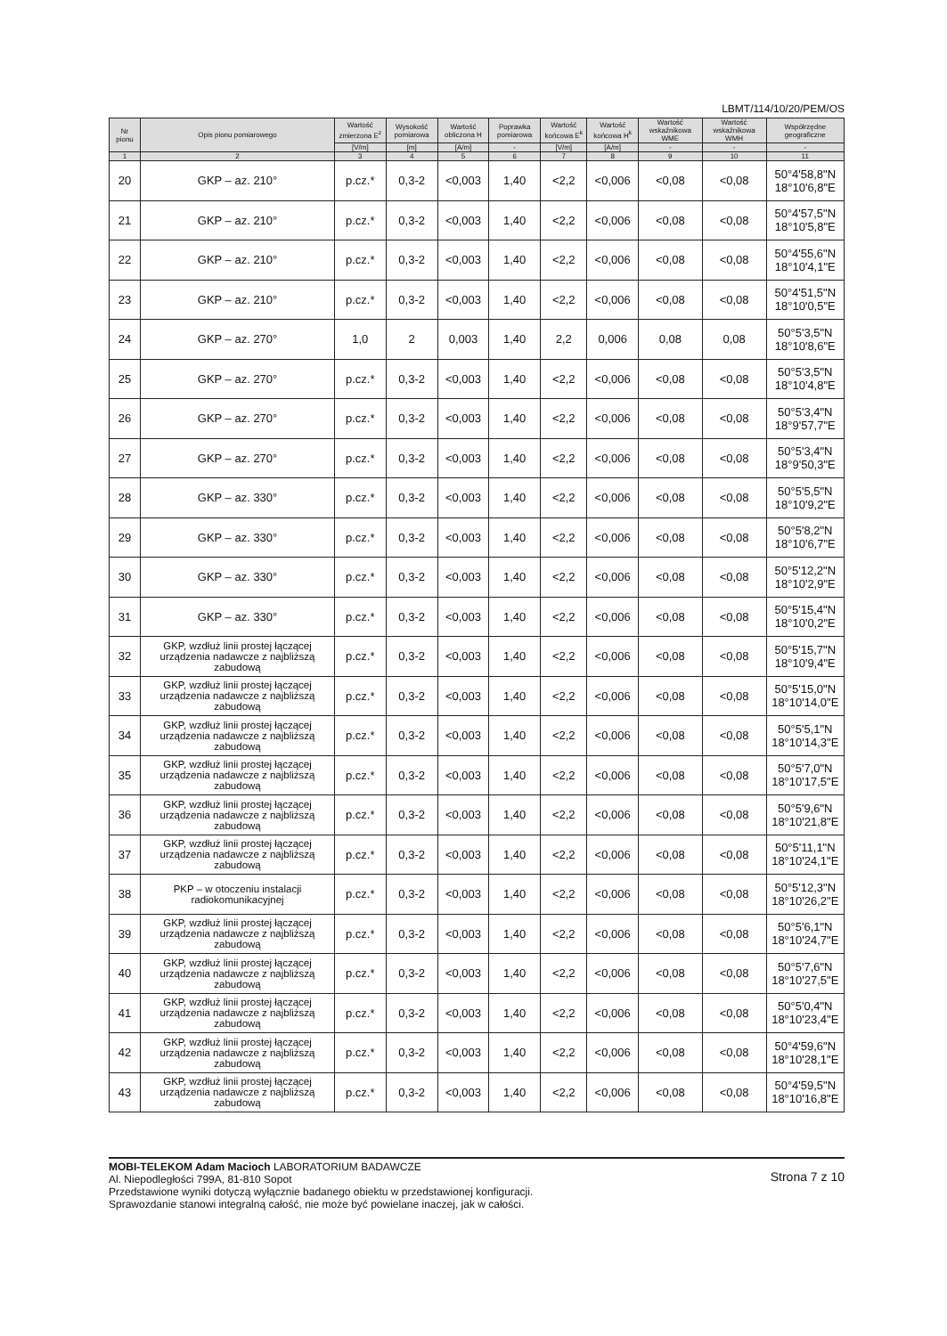LBMT/114/10/20/PEM/OS
| Nr pionu | Opis pionu pomiarowego | Wartość zmierzona E<sup>z</sup> | Wysokość pomiarowa | Wartość obliczona H | Poprawka pomiarowa | Wartość końcowa E<sup>k</sup> | Wartość końcowa H<sup>k</sup> | Wartość wskaźnikowa WME | Wartość wskaźnikowa WMH | Współrzędne geograficzne |
| --- | --- | --- | --- | --- | --- | --- | --- | --- | --- | --- |
| | | [V/m] | [m] | [A/m] | - | [V/m] | [A/m] | - | - | - |
| 1 | 2 | 3 | 4 | 5 | 6 | 7 | 8 | 9 | 10 | 11 |
| 20 | GKP – az. 210° | p.cz.* | 0,3-2 | <0,003 | 1,40 | <2,2 | <0,006 | <0,08 | <0,08 | 50°4'58,8"N 18°10'6,8"E |
| 21 | GKP – az. 210° | p.cz.* | 0,3-2 | <0,003 | 1,40 | <2,2 | <0,006 | <0,08 | <0,08 | 50°4'57,5"N 18°10'5,8"E |
| 22 | GKP – az. 210° | p.cz.* | 0,3-2 | <0,003 | 1,40 | <2,2 | <0,006 | <0,08 | <0,08 | 50°4'55,6"N 18°10'4,1"E |
| 23 | GKP – az. 210° | p.cz.* | 0,3-2 | <0,003 | 1,40 | <2,2 | <0,006 | <0,08 | <0,08 | 50°4'51,5"N 18°10'0,5"E |
| 24 | GKP – az. 270° | 1,0 | 2 | 0,003 | 1,40 | 2,2 | 0,006 | 0,08 | 0,08 | 50°5'3,5"N 18°10'8,6"E |
| 25 | GKP – az. 270° | p.cz.* | 0,3-2 | <0,003 | 1,40 | <2,2 | <0,006 | <0,08 | <0,08 | 50°5'3,5"N 18°10'4,8"E |
| 26 | GKP – az. 270° | p.cz.* | 0,3-2 | <0,003 | 1,40 | <2,2 | <0,006 | <0,08 | <0,08 | 50°5'3,4"N 18°9'57,7"E |
| 27 | GKP – az. 270° | p.cz.* | 0,3-2 | <0,003 | 1,40 | <2,2 | <0,006 | <0,08 | <0,08 | 50°5'3,4"N 18°9'50,3"E |
| 28 | GKP – az. 330° | p.cz.* | 0,3-2 | <0,003 | 1,40 | <2,2 | <0,006 | <0,08 | <0,08 | 50°5'5,5"N 18°10'9,2"E |
| 29 | GKP – az. 330° | p.cz.* | 0,3-2 | <0,003 | 1,40 | <2,2 | <0,006 | <0,08 | <0,08 | 50°5'8,2"N 18°10'6,7"E |
| 30 | GKP – az. 330° | p.cz.* | 0,3-2 | <0,003 | 1,40 | <2,2 | <0,006 | <0,08 | <0,08 | 50°5'12,2"N 18°10'2,9"E |
| 31 | GKP – az. 330° | p.cz.* | 0,3-2 | <0,003 | 1,40 | <2,2 | <0,006 | <0,08 | <0,08 | 50°5'15,4"N 18°10'0,2"E |
| 32 | GKP, wzdłuż linii prostej łączącej urządzenia nadawcze z najbliższą zabudową | p.cz.* | 0,3-2 | <0,003 | 1,40 | <2,2 | <0,006 | <0,08 | <0,08 | 50°5'15,7"N 18°10'9,4"E |
| 33 | GKP, wzdłuż linii prostej łączącej urządzenia nadawcze z najbliższą zabudową | p.cz.* | 0,3-2 | <0,003 | 1,40 | <2,2 | <0,006 | <0,08 | <0,08 | 50°5'15,0"N 18°10'14,0"E |
| 34 | GKP, wzdłuż linii prostej łączącej urządzenia nadawcze z najbliższą zabudową | p.cz.* | 0,3-2 | <0,003 | 1,40 | <2,2 | <0,006 | <0,08 | <0,08 | 50°5'5,1"N 18°10'14,3"E |
| 35 | GKP, wzdłuż linii prostej łączącej urządzenia nadawcze z najbliższą zabudową | p.cz.* | 0,3-2 | <0,003 | 1,40 | <2,2 | <0,006 | <0,08 | <0,08 | 50°5'7,0"N 18°10'17,5"E |
| 36 | GKP, wzdłuż linii prostej łączącej urządzenia nadawcze z najbliższą zabudową | p.cz.* | 0,3-2 | <0,003 | 1,40 | <2,2 | <0,006 | <0,08 | <0,08 | 50°5'9,6"N 18°10'21,8"E |
| 37 | GKP, wzdłuż linii prostej łączącej urządzenia nadawcze z najbliższą zabudową | p.cz.* | 0,3-2 | <0,003 | 1,40 | <2,2 | <0,006 | <0,08 | <0,08 | 50°5'11,1"N 18°10'24,1"E |
| 38 | PKP – w otoczeniu instalacji radiokomunikacyjnej | p.cz.* | 0,3-2 | <0,003 | 1,40 | <2,2 | <0,006 | <0,08 | <0,08 | 50°5'12,3"N 18°10'26,2"E |
| 39 | GKP, wzdłuż linii prostej łączącej urządzenia nadawcze z najbliższą zabudową | p.cz.* | 0,3-2 | <0,003 | 1,40 | <2,2 | <0,006 | <0,08 | <0,08 | 50°5'6,1"N 18°10'24,7"E |
| 40 | GKP, wzdłuż linii prostej łączącej urządzenia nadawcze z najbliższą zabudową | p.cz.* | 0,3-2 | <0,003 | 1,40 | <2,2 | <0,006 | <0,08 | <0,08 | 50°5'7,6"N 18°10'27,5"E |
| 41 | GKP, wzdłuż linii prostej łączącej urządzenia nadawcze z najbliższą zabudową | p.cz.* | 0,3-2 | <0,003 | 1,40 | <2,2 | <0,006 | <0,08 | <0,08 | 50°5'0,4"N 18°10'23,4"E |
| 42 | GKP, wzdłuż linii prostej łączącej urządzenia nadawcze z najbliższą zabudową | p.cz.* | 0,3-2 | <0,003 | 1,40 | <2,2 | <0,006 | <0,08 | <0,08 | 50°4'59,6"N 18°10'28,1"E |
| 43 | GKP, wzdłuż linii prostej łączącej urządzenia nadawcze z najbliższą zabudową | p.cz.* | 0,3-2 | <0,003 | 1,40 | <2,2 | <0,006 | <0,08 | <0,08 | 50°4'59,5"N 18°10'16,8"E |
MOBI-TELEKOM Adam Macioch LABORATORIUM BADAWCZE
Al. Niepodległości 799A, 81-810 Sopot
Przedstawione wyniki dotyczą wyłącznie badanego obiektu w przedstawionej konfiguracji.
Sprawozdanie stanowi integralną całość, nie może być powielane inaczej, jak w całości.
Strona 7 z 10